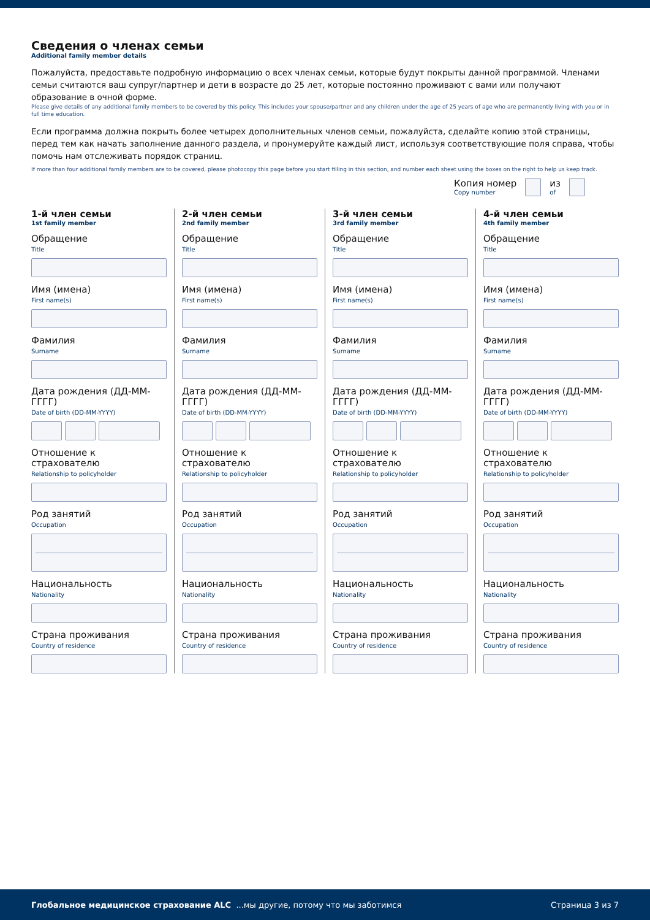Сведения о членах семьи
Additional family member details
Пожалуйста, предоставьте подробную информацию о всех членах семьи, которые будут покрыты данной программой. Членами семьи считаются ваш супруг/партнер и дети в возрасте до 25 лет, которые постоянно проживают с вами или получают образование в очной форме.
Please give details of any additional family members to be covered by this policy. This includes your spouse/partner and any children under the age of 25 years of age who are permanently living with you or in full time education.
Если программа должна покрыть более четырех дополнительных членов семьи, пожалуйста, сделайте копию этой страницы, перед тем как начать заполнение данного раздела, и пронумеруйте каждый лист, используя соответствующие поля справа, чтобы помочь нам отслеживать порядок страниц.
If more than four additional family members are to be covered, please photocopy this page before you start filling in this section, and number each sheet using the boxes on the right to help us keep track.
Копия номер
Copy number
из
of
1-й член семьи
1st family member
Обращение
Title
Имя (имена)
First name(s)
Фамилия
Surname
Дата рождения (ДД-ММ-ГГГГ)
Date of birth (DD-MM-YYYY)
Отношение к страхователю
Relationship to policyholder
Род занятий
Occupation
Национальность
Nationality
Страна проживания
Country of residence
2-й член семьи
2nd family member
Обращение
Title
Имя (имена)
First name(s)
Фамилия
Surname
Дата рождения (ДД-ММ-ГГГГ)
Date of birth (DD-MM-YYYY)
Отношение к страхователю
Relationship to policyholder
Род занятий
Occupation
Национальность
Nationality
Страна проживания
Country of residence
3-й член семьи
3rd family member
Обращение
Title
Имя (имена)
First name(s)
Фамилия
Surname
Дата рождения (ДД-ММ-ГГГГ)
Date of birth (DD-MM-YYYY)
Отношение к страхователю
Relationship to policyholder
Род занятий
Occupation
Национальность
Nationality
Страна проживания
Country of residence
4-й член семьи
4th family member
Обращение
Title
Имя (имена)
First name(s)
Фамилия
Surname
Дата рождения (ДД-ММ-ГГГГ)
Date of birth (DD-MM-YYYY)
Отношение к страхователю
Relationship to policyholder
Род занятий
Occupation
Национальность
Nationality
Страна проживания
Country of residence
Глобальное медицинское страхование ALC ...мы другие, потому что мы заботимся Страница 3 из 7